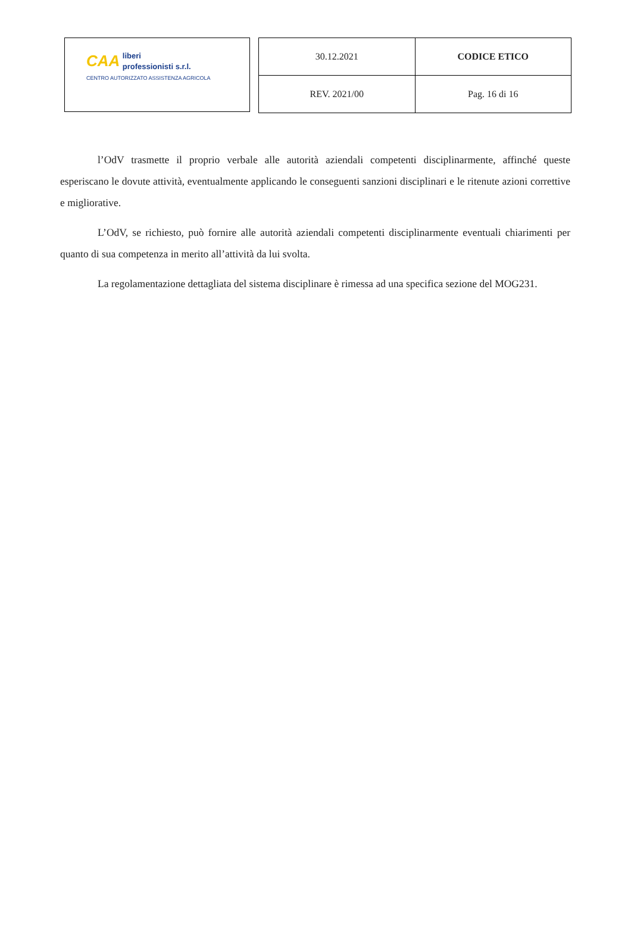CAA liberi
professionisti s.r.l.
CENTRO AUTORIZZATO ASSISTENZA AGRICOLA
| 30.12.2021 | CODICE ETICO |
| REV. 2021/00 | Pag. 16 di 16 |
l’OdV trasmette il proprio verbale alle autorità aziendali competenti disciplinarmente, affinché queste esperiscano le dovute attività, eventualmente applicando le conseguenti sanzioni disciplinari e le ritenute azioni correttive e migliorative.
L’OdV, se richiesto, può fornire alle autorità aziendali competenti disciplinarmente eventuali chiarimenti per quanto di sua competenza in merito all’attività da lui svolta.
La regolamentazione dettagliata del sistema disciplinare è rimessa ad una specifica sezione del MOG231.